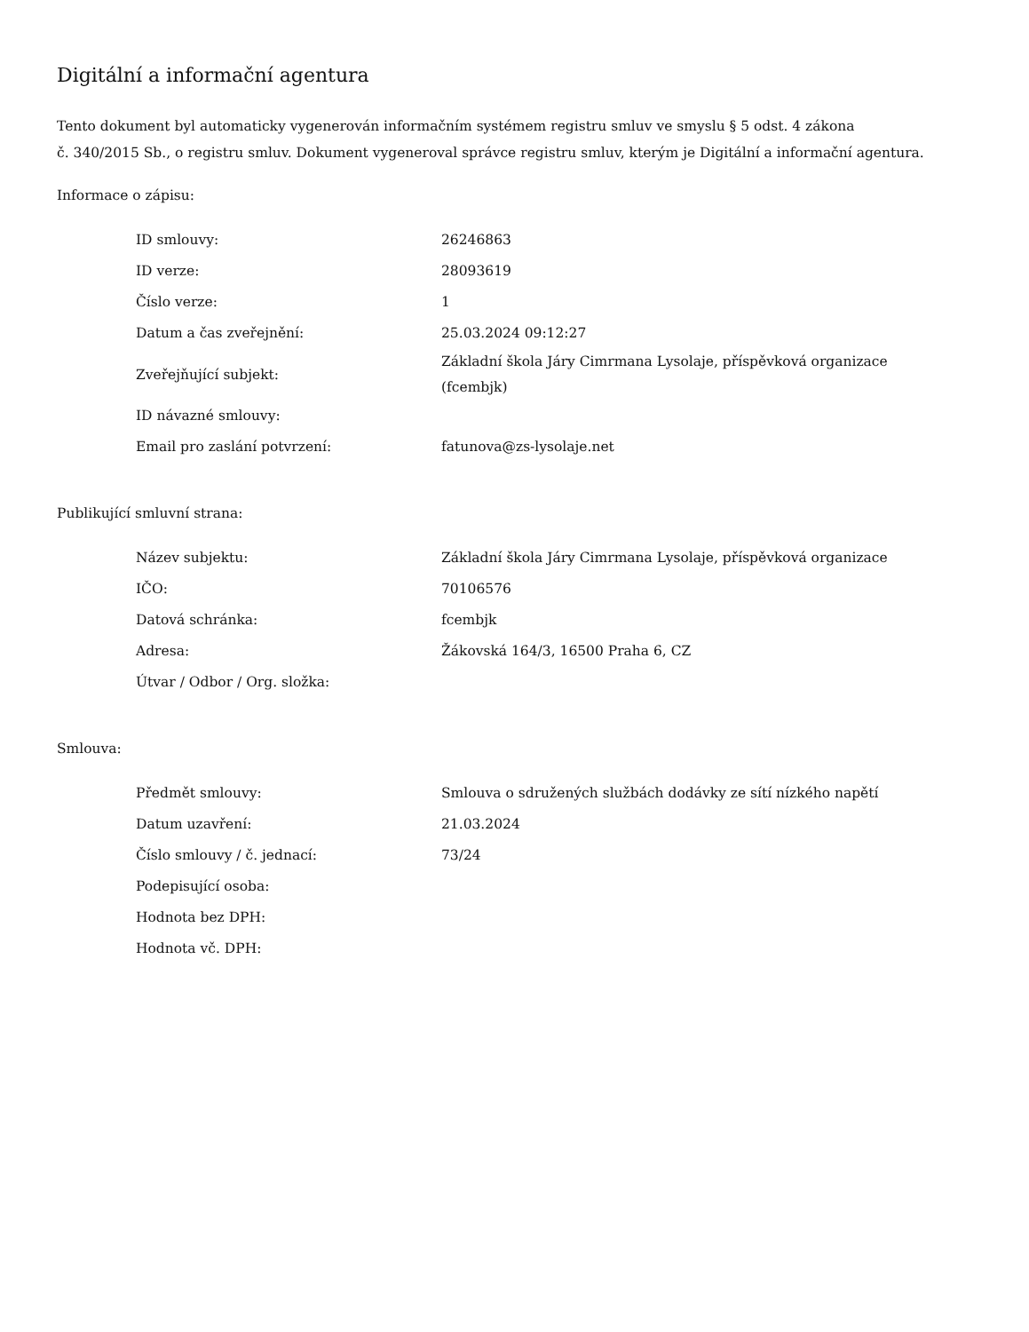Digitální a informační agentura
Tento dokument byl automaticky vygenerován informačním systémem registru smluv ve smyslu § 5 odst. 4 zákona
č. 340/2015 Sb., o registru smluv. Dokument vygeneroval správce registru smluv, kterým je Digitální a informační agentura.
Informace o zápisu:
| ID smlouvy: | 26246863 |
| ID verze: | 28093619 |
| Číslo verze: | 1 |
| Datum a čas zveřejnění: | 25.03.2024 09:12:27 |
| Zveřejňující subjekt: | Základní škola Járy Cimrmana Lysolaje, příspěvková organizace (fcembjk) |
| ID návazné smlouvy: | |
| Email pro zaslání potvrzení: | fatunova@zs-lysolaje.net |
Publikující smluvní strana:
| Název subjektu: | Základní škola Járy Cimrmana Lysolaje, příspěvková organizace |
| IČO: | 70106576 |
| Datová schránka: | fcembjk |
| Adresa: | Žákovská 164/3, 16500 Praha 6, CZ |
| Útvar / Odbor / Org. složka: | |
Smlouva:
| Předmět smlouvy: | Smlouva o sdružených službách dodávky ze sítí nízkého napětí |
| Datum uzavření: | 21.03.2024 |
| Číslo smlouvy / č. jednací: | 73/24 |
| Podepisující osoba: | |
| Hodnota bez DPH: | |
| Hodnota vč. DPH: | |